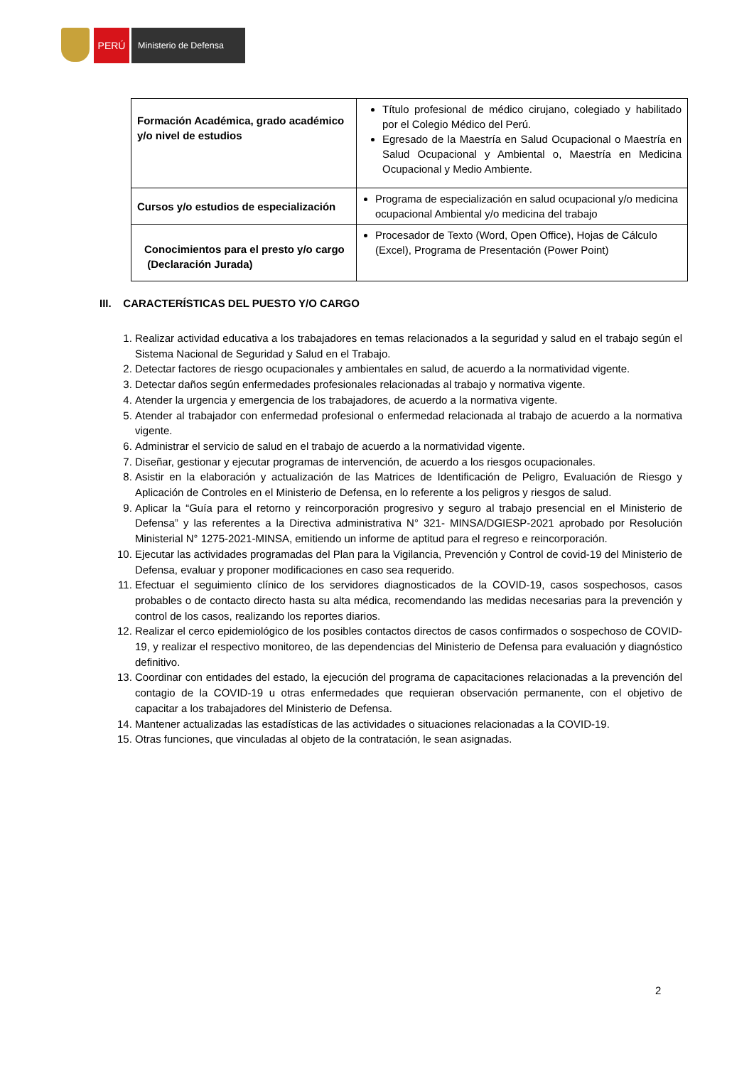PERÚ Ministerio de Defensa
| Formación Académica, grado académico y/o nivel de estudios | Título profesional de médico cirujano, colegiado y habilitado por el Colegio Médico del Perú. Egresado de la Maestría en Salud Ocupacional o Maestría en Salud Ocupacional y Ambiental o, Maestría en Medicina Ocupacional y Medio Ambiente. |
| Cursos y/o estudios de especialización | Programa de especialización en salud ocupacional y/o medicina ocupacional Ambiental y/o medicina del trabajo |
| Conocimientos para el presto y/o cargo (Declaración Jurada) | Procesador de Texto (Word, Open Office), Hojas de Cálculo (Excel), Programa de Presentación (Power Point) |
III. CARACTERÍSTICAS DEL PUESTO Y/O CARGO
1. Realizar actividad educativa a los trabajadores en temas relacionados a la seguridad y salud en el trabajo según el Sistema Nacional de Seguridad y Salud en el Trabajo.
2. Detectar factores de riesgo ocupacionales y ambientales en salud, de acuerdo a la normatividad vigente.
3. Detectar daños según enfermedades profesionales relacionadas al trabajo y normativa vigente.
4. Atender la urgencia y emergencia de los trabajadores, de acuerdo a la normativa vigente.
5. Atender al trabajador con enfermedad profesional o enfermedad relacionada al trabajo de acuerdo a la normativa vigente.
6. Administrar el servicio de salud en el trabajo de acuerdo a la normatividad vigente.
7. Diseñar, gestionar y ejecutar programas de intervención, de acuerdo a los riesgos ocupacionales.
8. Asistir en la elaboración y actualización de las Matrices de Identificación de Peligro, Evaluación de Riesgo y Aplicación de Controles en el Ministerio de Defensa, en lo referente a los peligros y riesgos de salud.
9. Aplicar la “Guía para el retorno y reincorporación progresivo y seguro al trabajo presencial en el Ministerio de Defensa” y las referentes a la Directiva administrativa N° 321- MINSA/DGIESP-2021 aprobado por Resolución Ministerial N° 1275-2021-MINSA, emitiendo un informe de aptitud para el regreso e reincorporación.
10. Ejecutar las actividades programadas del Plan para la Vigilancia, Prevención y Control de covid-19 del Ministerio de Defensa, evaluar y proponer modificaciones en caso sea requerido.
11. Efectuar el seguimiento clínico de los servidores diagnosticados de la COVID-19, casos sospechosos, casos probables o de contacto directo hasta su alta médica, recomendando las medidas necesarias para la prevención y control de los casos, realizando los reportes diarios.
12. Realizar el cerco epidemiológico de los posibles contactos directos de casos confirmados o sospechoso de COVID-19, y realizar el respectivo monitoreo, de las dependencias del Ministerio de Defensa para evaluación y diagnóstico definitivo.
13. Coordinar con entidades del estado, la ejecución del programa de capacitaciones relacionadas a la prevención del contagio de la COVID-19 u otras enfermedades que requieran observación permanente, con el objetivo de capacitar a los trabajadores del Ministerio de Defensa.
14. Mantener actualizadas las estadísticas de las actividades o situaciones relacionadas a la COVID-19.
15. Otras funciones, que vinculadas al objeto de la contratación, le sean asignadas.
2